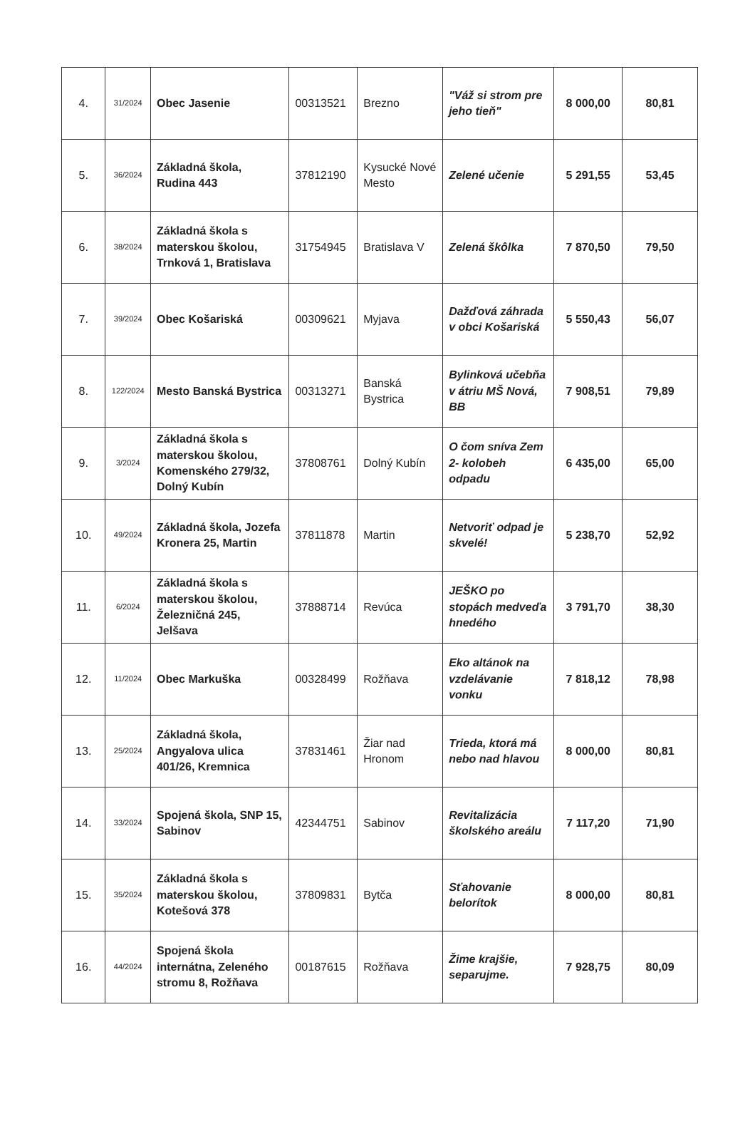| 4. | 31/2024 | Obec Jasenie | 00313521 | Brezno | "Váž si strom pre jeho tieň" | 8 000,00 | 80,81 |
| 5. | 36/2024 | Základná škola, Rudina 443 | 37812190 | Kysucké Nové Mesto | Zelené učenie | 5 291,55 | 53,45 |
| 6. | 38/2024 | Základná škola s materskou školou, Trnková 1, Bratislava | 31754945 | Bratislava V | Zelená škôlka | 7 870,50 | 79,50 |
| 7. | 39/2024 | Obec Košariská | 00309621 | Myjava | Dažďová záhrada v obci Košariská | 5 550,43 | 56,07 |
| 8. | 122/2024 | Mesto Banská Bystrica | 00313271 | Banská Bystrica | Bylinková učebňa v átriu MŠ Nová, BB | 7 908,51 | 79,89 |
| 9. | 3/2024 | Základná škola s materskou školou, Komenského 279/32, Dolný Kubín | 37808761 | Dolný Kubín | O čom sníva Zem 2- kolobeh odpadu | 6 435,00 | 65,00 |
| 10. | 49/2024 | Základná škola, Jozefa Kronera 25, Martin | 37811878 | Martin | Netvoriť odpad je skvelé! | 5 238,70 | 52,92 |
| 11. | 6/2024 | Základná škola s materskou školou, Železničná 245, Jelšava | 37888714 | Revúca | JEŠKO po stopách medveďa hnedého | 3 791,70 | 38,30 |
| 12. | 11/2024 | Obec Markuška | 00328499 | Rožňava | Eko altánok na vzdelávanie vonku | 7 818,12 | 78,98 |
| 13. | 25/2024 | Základná škola, Angyalova ulica 401/26, Kremnica | 37831461 | Žiar nad Hronom | Trieda, ktorá má nebo nad hlavou | 8 000,00 | 80,81 |
| 14. | 33/2024 | Spojená škola, SNP 15, Sabinov | 42344751 | Sabinov | Revitalizácia školského areálu | 7 117,20 | 71,90 |
| 15. | 35/2024 | Základná škola s materskou školou, Kotešová 378 | 37809831 | Bytča | Sťahovanie belorítok | 8 000,00 | 80,81 |
| 16. | 44/2024 | Spojená škola internátna, Zeleného stromu 8, Rožňava | 00187615 | Rožňava | Žime krajšie, separujme. | 7 928,75 | 80,09 |